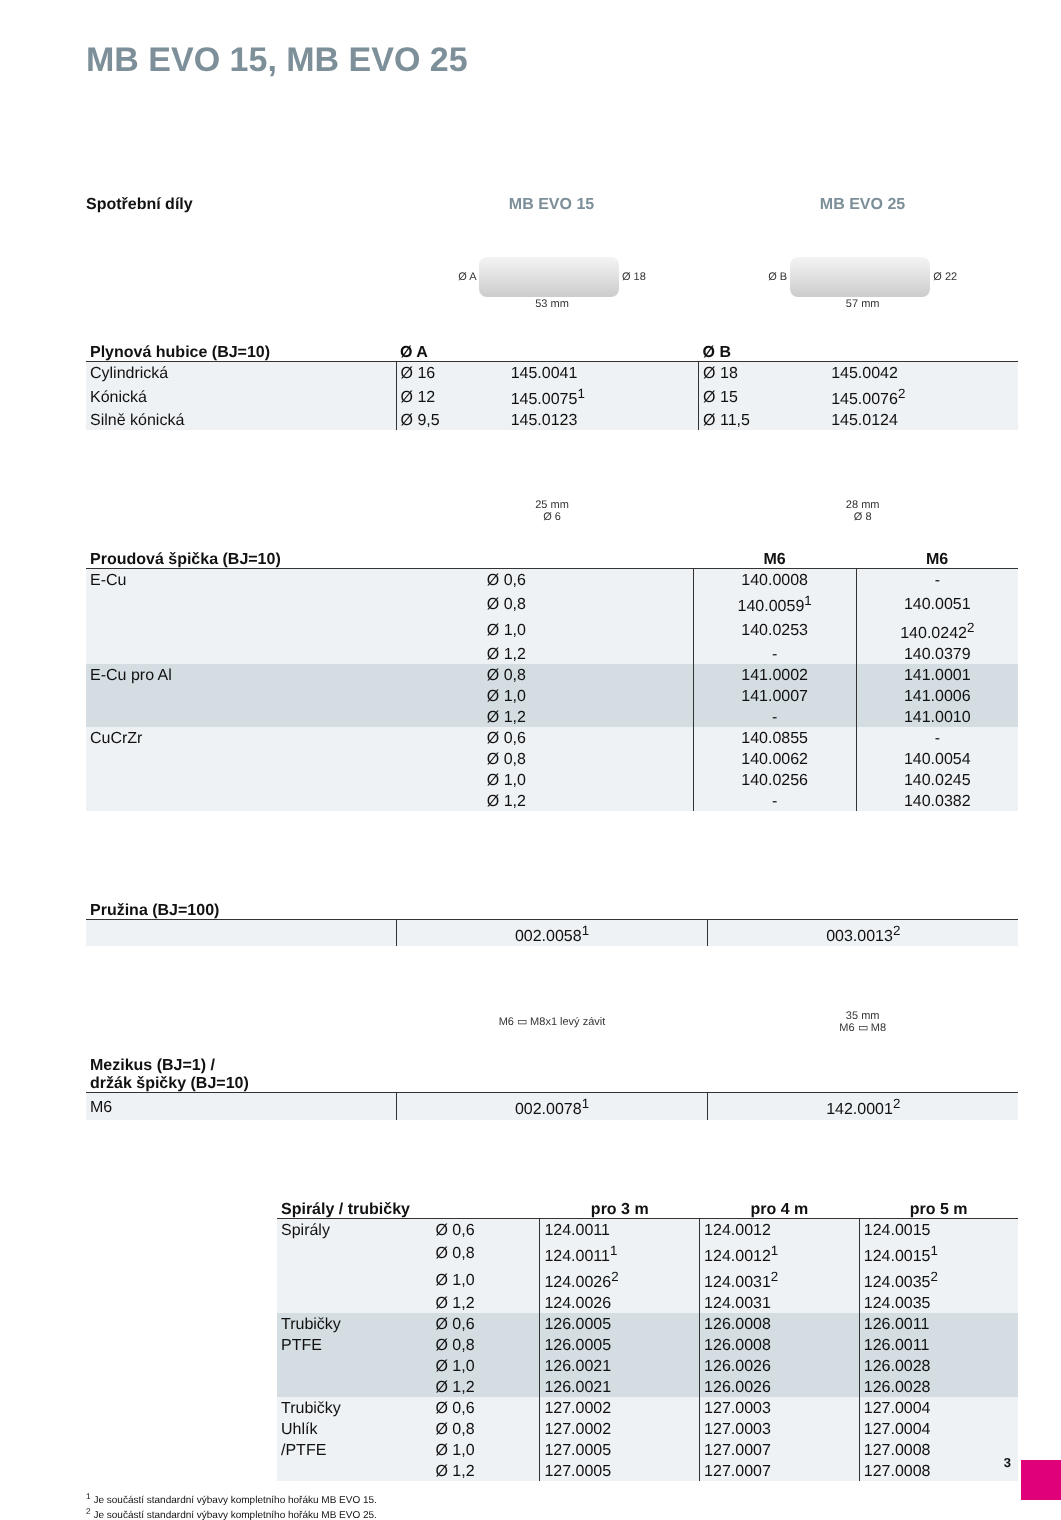MB EVO 15, MB EVO 25
Spotřební díly MB EVO 15 MB EVO 25
Ø A Ø 18
53 mm
Ø B Ø 22
57 mm
| Plynová hubice (BJ=10) | Ø A | | Ø B | |
| --- | --- | --- | --- | --- |
| Cylindrická | Ø 16 | 145.0041 | Ø 18 | 145.0042 |
| Kónická | Ø 12 | 145.0075<sup>1</sup> | Ø 15 | 145.0076<sup>2</sup> |
| Silně kónická | Ø 9,5 | 145.0123 | Ø 11,5 | 145.0124 |
25 mm
Ø 6
28 mm
Ø 8
| Proudová špička (BJ=10) | | M6 | M6 |
| --- | --- | --- | --- |
| E-Cu | Ø 0,6 | 140.0008 | - |
| | Ø 0,8 | 140.0059<sup>1</sup> | 140.0051 |
| | Ø 1,0 | 140.0253 | 140.0242<sup>2</sup> |
| | Ø 1,2 | - | 140.0379 |
| E-Cu pro Al | Ø 0,8 | 141.0002 | 141.0001 |
| | Ø 1,0 | 141.0007 | 141.0006 |
| | Ø 1,2 | - | 141.0010 |
| CuCrZr | Ø 0,6 | 140.0855 | - |
| | Ø 0,8 | 140.0062 | 140.0054 |
| | Ø 1,0 | 140.0256 | 140.0245 |
| | Ø 1,2 | - | 140.0382 |
| Pružina (BJ=100) | | |
| --- | --- | --- |
| | 002.0058<sup>1</sup> | 003.0013<sup>2</sup> |
M6 ▭ M8x1 levý závit
35 mm
M6 ▭ M8
| Mezikus (BJ=1) / držák špičky (BJ=10) | | |
| --- | --- | --- |
| M6 | 002.0078<sup>1</sup> | 142.0001<sup>2</sup> |
| Spirály / trubičky | | pro 3 m | pro 4 m | pro 5 m |
| --- | --- | --- | --- | --- |
| Spirály | Ø 0,6 | 124.0011 | 124.0012 | 124.0015 |
| | Ø 0,8 | 124.0011<sup>1</sup> | 124.0012<sup>1</sup> | 124.0015<sup>1</sup> |
| | Ø 1,0 | 124.0026<sup>2</sup> | 124.0031<sup>2</sup> | 124.0035<sup>2</sup> |
| | Ø 1,2 | 124.0026 | 124.0031 | 124.0035 |
| Trubičky | Ø 0,6 | 126.0005 | 126.0008 | 126.0011 |
| PTFE | Ø 0,8 | 126.0005 | 126.0008 | 126.0011 |
| | Ø 1,0 | 126.0021 | 126.0026 | 126.0028 |
| | Ø 1,2 | 126.0021 | 126.0026 | 126.0028 |
| Trubičky | Ø 0,6 | 127.0002 | 127.0003 | 127.0004 |
| Uhlík | Ø 0,8 | 127.0002 | 127.0003 | 127.0004 |
| /PTFE | Ø 1,0 | 127.0005 | 127.0007 | 127.0008 |
| | Ø 1,2 | 127.0005 | 127.0007 | 127.0008 |
<sup>1</sup> Je součástí standardní výbavy kompletního hořáku MB EVO 15.
<sup>2</sup> Je součástí standardní výbavy kompletního hořáku MB EVO 25.
3